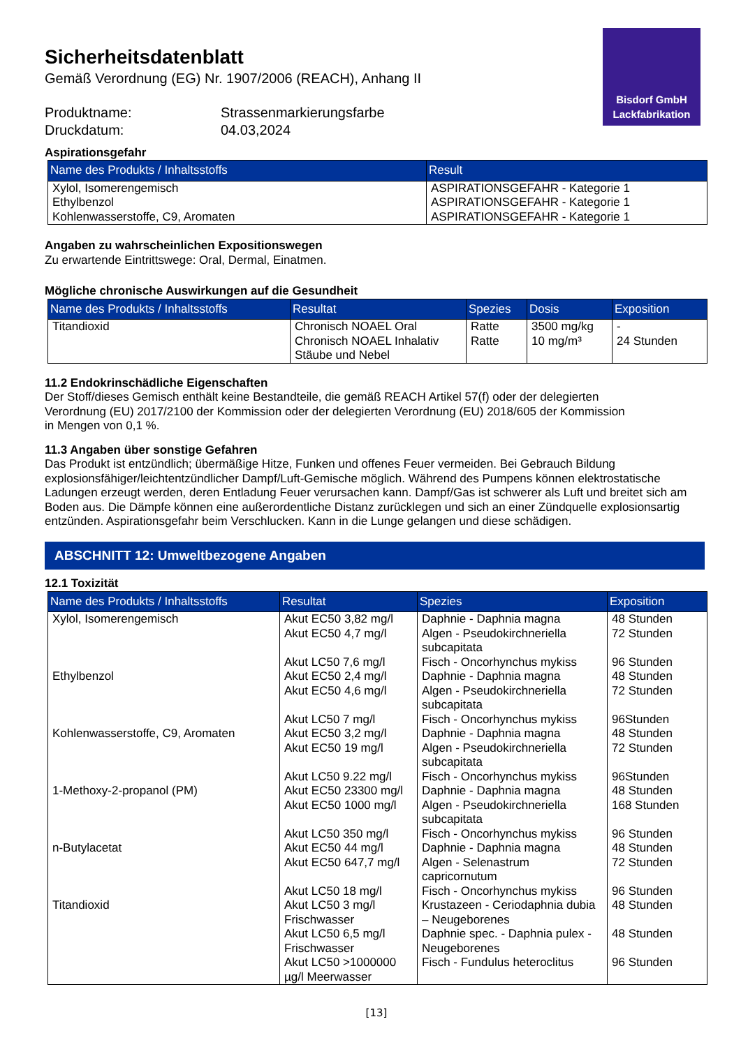Bisdorf GmbH
Lackfabrikation
Sicherheitsdatenblatt
Gemäß Verordnung (EG) Nr. 1907/2006 (REACH), Anhang II
| Produktname: | Strassenmarkierungsfarbe |
| Druckdatum: | 04.03,2024 |
Aspirationsgefahr
| Name des Produkts / Inhaltsstoffs | Result |
| --- | --- |
| Xylol, Isomerengemisch Ethylbenzol Kohlenwasserstoffe, C9, Aromaten | ASPIRATIONSGEFAHR - Kategorie 1 ASPIRATIONSGEFAHR - Kategorie 1 ASPIRATIONSGEFAHR - Kategorie 1 |
Angaben zu wahrscheinlichen Expositionswegen
Zu erwartende Eintrittswege: Oral, Dermal, Einatmen.
Mögliche chronische Auswirkungen auf die Gesundheit
| Name des Produkts / Inhaltsstoffs | Resultat | Spezies | Dosis | Exposition |
| --- | --- | --- | --- | --- |
| Titandioxid | Chronisch NOAEL Oral Chronisch NOAEL Inhalativ Stäube und Nebel | Ratte Ratte | 3500 mg/kg 10 mg/m³ | - 24 Stunden |
11.2 Endokrinschädliche Eigenschaften
Der Stoff/dieses Gemisch enthält keine Bestandteile, die gemäß REACH Artikel 57(f) oder der delegierten
Verordnung (EU) 2017/2100 der Kommission oder der delegierten Verordnung (EU) 2018/605 der Kommission
in Mengen von 0,1 %.
11.3 Angaben über sonstige Gefahren
Das Produkt ist entzündlich; übermäßige Hitze, Funken und offenes Feuer vermeiden. Bei Gebrauch Bildung explosionsfähiger/leichtentzündlicher Dampf/Luft-Gemische möglich. Während des Pumpens können elektrostatische Ladungen erzeugt werden, deren Entladung Feuer verursachen kann. Dampf/Gas ist schwerer als Luft und breitet sich am Boden aus. Die Dämpfe können eine außerordentliche Distanz zurücklegen und sich an einer Zündquelle explosionsartig entzünden. Aspirationsgefahr beim Verschlucken. Kann in die Lunge gelangen und diese schädigen.
ABSCHNITT 12: Umweltbezogene Angaben
12.1 Toxizität
| Name des Produkts / Inhaltsstoffs | Resultat | Spezies | Exposition |
| --- | --- | --- | --- |
| Xylol, Isomerengemisch | Akut EC50 3,82 mg/l Akut EC50 4,7 mg/l Akut LC50 7,6 mg/l | Daphnie - Daphnia magna Algen - Pseudokirchneriella subcapitata Fisch - Oncorhynchus mykiss | 48 Stunden 72 Stunden 96 Stunden |
| Ethylbenzol | Akut EC50 2,4 mg/l Akut EC50 4,6 mg/l Akut LC50 7 mg/l | Daphnie - Daphnia magna Algen - Pseudokirchneriella subcapitata Fisch - Oncorhynchus mykiss | 48 Stunden 72 Stunden 96Stunden |
| Kohlenwasserstoffe, C9, Aromaten | Akut EC50 3,2 mg/l Akut EC50 19 mg/l Akut LC50 9.22 mg/l | Daphnie - Daphnia magna Algen - Pseudokirchneriella subcapitata Fisch - Oncorhynchus mykiss | 48 Stunden 72 Stunden 96Stunden |
| 1-Methoxy-2-propanol (PM) | Akut EC50 23300 mg/l Akut EC50 1000 mg/l Akut LC50 350 mg/l | Daphnie - Daphnia magna Algen - Pseudokirchneriella subcapitata Fisch - Oncorhynchus mykiss | 48 Stunden 168 Stunden 96 Stunden |
| n-Butylacetat | Akut EC50 44 mg/l Akut EC50 647,7 mg/l Akut LC50 18 mg/l | Daphnie - Daphnia magna Algen - Selenastrum capricornutum Fisch - Oncorhynchus mykiss | 48 Stunden 72 Stunden 96 Stunden |
| Titandioxid | Akut LC50 3 mg/l Frischwasser Akut LC50 6,5 mg/l Frischwasser Akut LC50 >1000000 µg/l Meerwasser | Krustazeen - Ceriodaphnia dubia – Neugeborenes Daphnie spec. - Daphnia pulex - Neugeborenes Fisch - Fundulus heteroclitus | 48 Stunden 48 Stunden 96 Stunden |
[13]